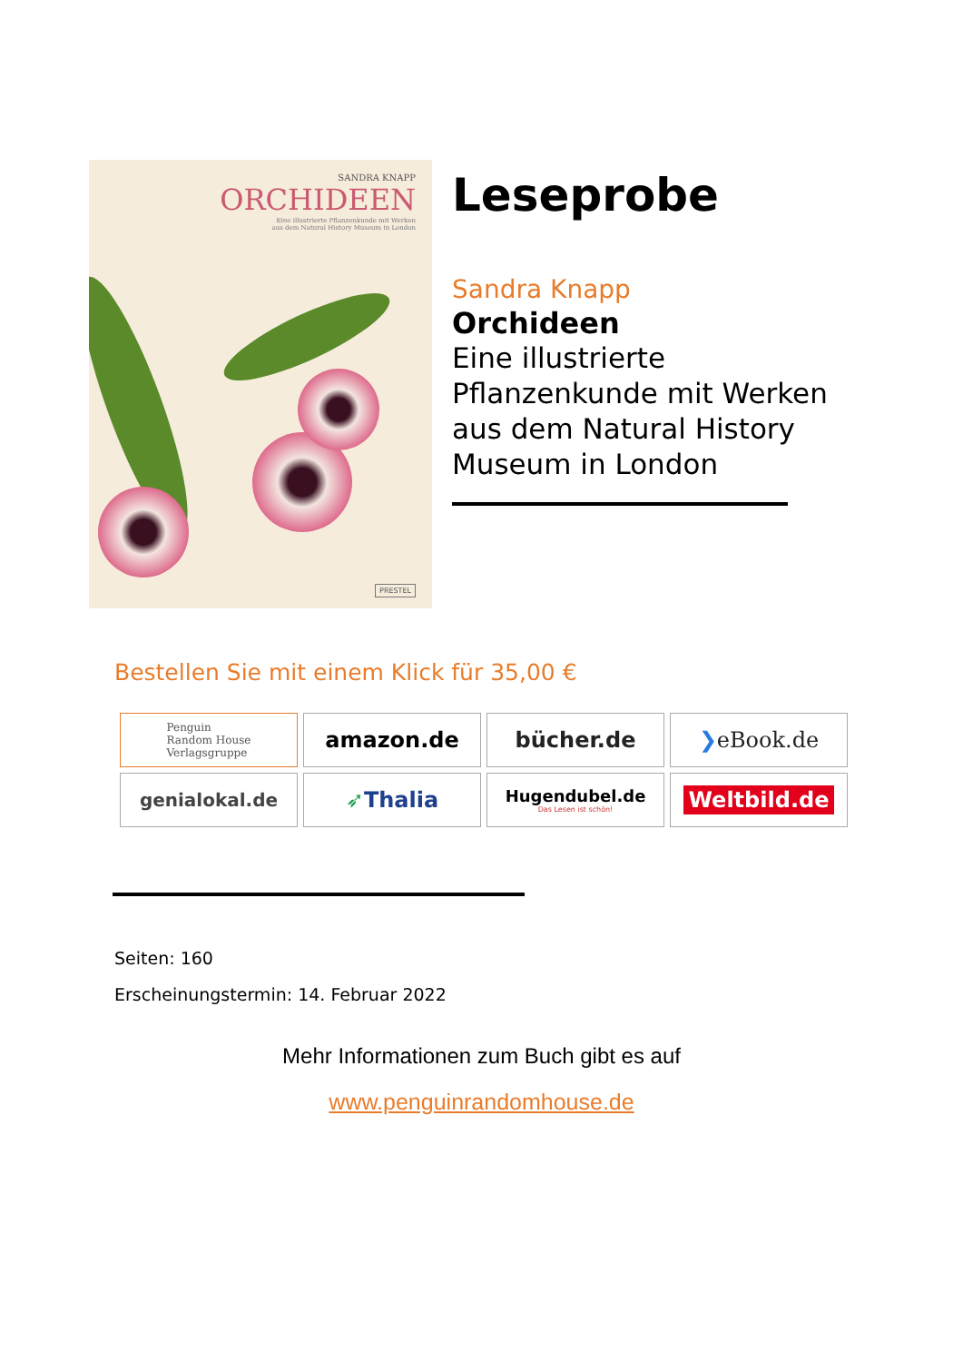SANDRA KNAPP
ORCHIDEEN
Eine illustrierte Pflanzenkunde mit Werken
aus dem Natural History Museum in London
PRESTEL
Leseprobe
Sandra Knapp
Orchideen
Eine illustrierte
Pflanzenkunde mit Werken
aus dem Natural History
Museum in London
Bestellen Sie mit einem Klick für 35,00 €
Penguin
Random House
Verlagsgruppe
amazon.de
bücher.de
❯ eBook.de
genialokal.de
➶ Thalia
Hugendubel.de
Das Lesen ist schön!
Weltbild.de
Seiten: 160
Erscheinungstermin: 14. Februar 2022
Mehr Informationen zum Buch gibt es auf
www.penguinrandomhouse.de